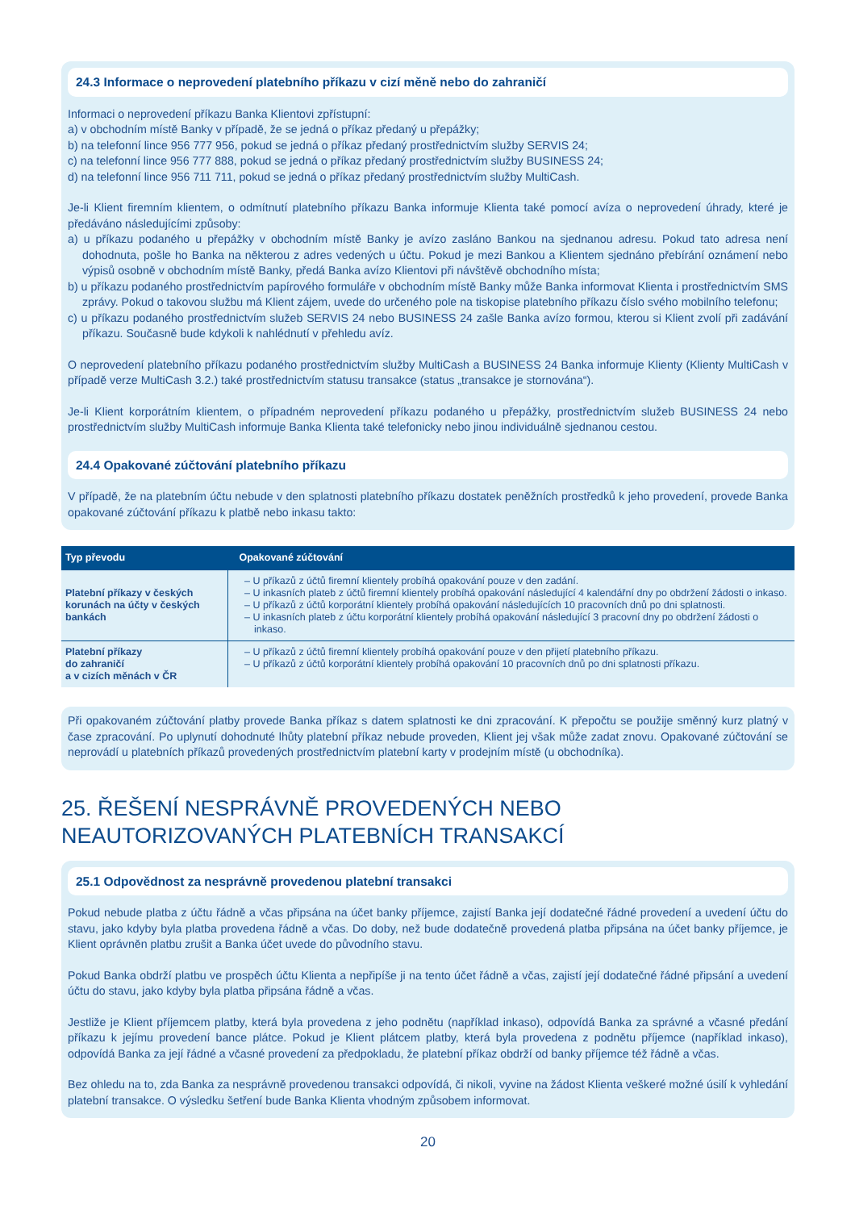24.3 Informace o neprovedení platebního příkazu v cizí měně nebo do zahraničí
Informaci o neprovedení příkazu Banka Klientovi zpřístupní:
a) v obchodním místě Banky v případě, že se jedná o příkaz předaný u přepážky;
b) na telefonní lince 956 777 956, pokud se jedná o příkaz předaný prostřednictvím služby SERVIS 24;
c) na telefonní lince 956 777 888, pokud se jedná o příkaz předaný prostřednictvím služby BUSINESS 24;
d) na telefonní lince 956 711 711, pokud se jedná o příkaz předaný prostřednictvím služby MultiCash.
Je-li Klient firemním klientem, o odmítnutí platebního příkazu Banka informuje Klienta také pomocí avíza o neprovedení úhrady, které je předáváno následujícími způsoby:
a) u příkazu podaného u přepážky v obchodním místě Banky je avízo zasláno Bankou na sjednanou adresu. Pokud tato adresa není dohodnuta, pošle ho Banka na některou z adres vedených u účtu. Pokud je mezi Bankou a Klientem sjednáno přebírání oznámení nebo výpisů osobně v obchodním místě Banky, předá Banka avízo Klientovi při návštěvě obchodního místa;
b) u příkazu podaného prostřednictvím papírového formuláře v obchodním místě Banky může Banka informovat Klienta i prostřednictvím SMS zprávy. Pokud o takovou službu má Klient zájem, uvede do určeného pole na tiskopise platebního příkazu číslo svého mobilního telefonu;
c) u příkazu podaného prostřednictvím služeb SERVIS 24 nebo BUSINESS 24 zašle Banka avízo formou, kterou si Klient zvolí při zadávání příkazu. Současně bude kdykoli k nahlédnutí v přehledu avíz.
O neprovedení platebního příkazu podaného prostřednictvím služby MultiCash a BUSINESS 24 Banka informuje Klienty (Klienty MultiCash v případě verze MultiCash 3.2.) také prostřednictvím statusu transakce (status „transakce je stornována“).
Je-li Klient korporátním klientem, o případném neprovedení příkazu podaného u přepážky, prostřednictvím služeb BUSINESS 24 nebo prostřednictvím služby MultiCash informuje Banka Klienta také telefonicky nebo jinou individuálně sjednanou cestou.
24.4 Opakované zúčtování platebního příkazu
V případě, že na platebním účtu nebude v den splatnosti platebního příkazu dostatek peněžních prostředků k jeho provedení, provede Banka opakované zúčtování příkazu k platbě nebo inkasu takto:
| Typ převodu | Opakované zúčtování |
| --- | --- |
| Platební příkazy v českých korunách na účty v českých bankách | – U příkazů z účtů firemní klientely probíhá opakování pouze v den zadání. – U inkasních plateb z účtů firemní klientely probíhá opakování následující 4 kalendářní dny po obdržení žádosti o inkaso. – U příkazů z účtů korporátní klientely probíhá opakování následujících 10 pracovních dnů po dni splatnosti. – U inkasních plateb z účtu korporátní klientely probíhá opakování následující 3 pracovní dny po obdržení žádosti o inkaso. |
| Platební příkazy do zahraničí a v cizích měnách v ČR | – U příkazů z účtů firemní klientely probíhá opakování pouze v den přijetí platebního příkazu. – U příkazů z účtů korporátní klientely probíhá opakování 10 pracovních dnů po dni splatnosti příkazu. |
Při opakovaném zúčtování platby provede Banka příkaz s datem splatnosti ke dni zpracování. K přepočtu se použije směnný kurz platný v čase zpracování. Po uplynutí dohodnuté lhůty platební příkaz nebude proveden, Klient jej však může zadat znovu. Opakované zúčtování se neprovádí u platebních příkazů provedených prostřednictvím platební karty v prodejním místě (u obchodníka).
25. ŘEŠENÍ NESPRÁVNĚ PROVEDENÝCH NEBO NEAUTORIZOVANÝCH PLATEBNÍCH TRANSAKCÍ
25.1 Odpovědnost za nesprávně provedenou platební transakci
Pokud nebude platba z účtu řádně a včas připsána na účet banky příjemce, zajistí Banka její dodatečné řádné provedení a uvedení účtu do stavu, jako kdyby byla platba provedena řádně a včas. Do doby, než bude dodatečně provedená platba připsána na účet banky příjemce, je Klient oprávněn platbu zrušit a Banka účet uvede do původního stavu.
Pokud Banka obdrží platbu ve prospěch účtu Klienta a nepřipíše ji na tento účet řádně a včas, zajistí její dodatečné řádné připsání a uvedení účtu do stavu, jako kdyby byla platba připsána řádně a včas.
Jestliže je Klient příjemcem platby, která byla provedena z jeho podnětu (například inkaso), odpovídá Banka za správné a včasné předání příkazu k jejímu provedení bance plátce. Pokud je Klient plátcem platby, která byla provedena z podnětu příjemce (například inkaso), odpovídá Banka za její řádné a včasné provedení za předpokladu, že platební příkaz obdrží od banky příjemce též řádně a včas.
Bez ohledu na to, zda Banka za nesprávně provedenou transakci odpovídá, či nikoli, vyvine na žádost Klienta veškeré možné úsilí k vyhledání platební transakce. O výsledku šetření bude Banka Klienta vhodným způsobem informovat.
20